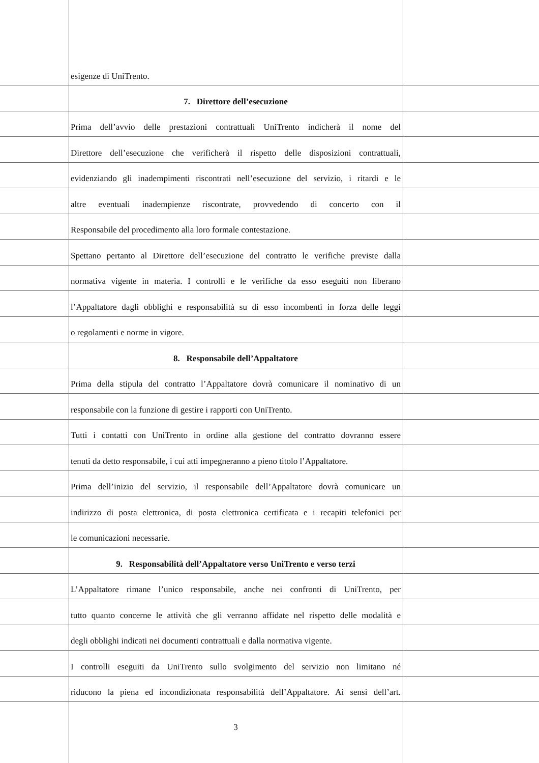esigenze di UniTrento.
7. Direttore dell’esecuzione
Prima dell’avvio delle prestazioni contrattuali UniTrento indicherà il nome del
Direttore dell’esecuzione che verificherà il rispetto delle disposizioni contrattuali,
evidenziando gli inadempimenti riscontrati nell’esecuzione del servizio, i ritardi e le
altre eventuali inadempienze riscontrate, provvedendo di concerto con il
Responsabile del procedimento alla loro formale contestazione.
Spettano pertanto al Direttore dell’esecuzione del contratto le verifiche previste dalla
normativa vigente in materia. I controlli e le verifiche da esso eseguiti non liberano
l’Appaltatore dagli obblighi e responsabilità su di esso incombenti in forza delle leggi
o regolamenti e norme in vigore.
8. Responsabile dell’Appaltatore
Prima della stipula del contratto l’Appaltatore dovrà comunicare il nominativo di un
responsabile con la funzione di gestire i rapporti con UniTrento.
Tutti i contatti con UniTrento in ordine alla gestione del contratto dovranno essere
tenuti da detto responsabile, i cui atti impegneranno a pieno titolo l’Appaltatore.
Prima dell’inizio del servizio, il responsabile dell’Appaltatore dovrà comunicare un
indirizzo di posta elettronica, di posta elettronica certificata e i recapiti telefonici per
le comunicazioni necessarie.
9. Responsabilità dell’Appaltatore verso UniTrento e verso terzi
L’Appaltatore rimane l’unico responsabile, anche nei confronti di UniTrento, per
tutto quanto concerne le attività che gli verranno affidate nel rispetto delle modalità e
degli obblighi indicati nei documenti contrattuali e dalla normativa vigente.
I controlli eseguiti da UniTrento sullo svolgimento del servizio non limitano né
riducono la piena ed incondizionata responsabilità dell’Appaltatore. Ai sensi dell’art.
3